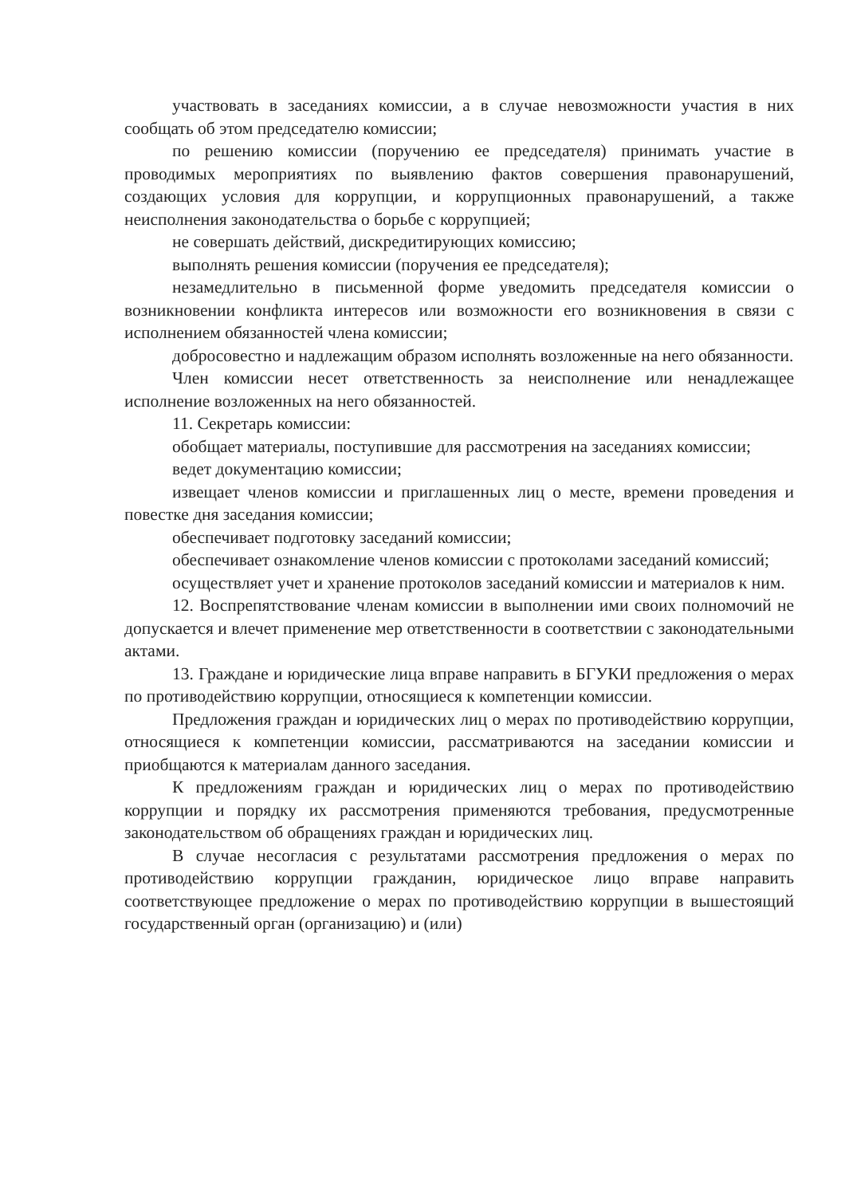участвовать в заседаниях комиссии, а в случае невозможности участия в них сообщать об этом председателю комиссии;
по решению комиссии (поручению ее председателя) принимать участие в проводимых мероприятиях по выявлению фактов совершения правонарушений, создающих условия для коррупции, и коррупционных правонарушений, а также неисполнения законодательства о борьбе с коррупцией;
не совершать действий, дискредитирующих комиссию;
выполнять решения комиссии (поручения ее председателя);
незамедлительно в письменной форме уведомить председателя комиссии о возникновении конфликта интересов или возможности его возникновения в связи с исполнением обязанностей члена комиссии;
добросовестно и надлежащим образом исполнять возложенные на него обязанности.
Член комиссии несет ответственность за неисполнение или ненадлежащее исполнение возложенных на него обязанностей.
11. Секретарь комиссии:
обобщает материалы, поступившие для рассмотрения на заседаниях комиссии;
ведет документацию комиссии;
извещает членов комиссии и приглашенных лиц о месте, времени проведения и повестке дня заседания комиссии;
обеспечивает подготовку заседаний комиссии;
обеспечивает ознакомление членов комиссии с протоколами заседаний комиссий;
осуществляет учет и хранение протоколов заседаний комиссии и материалов к ним.
12. Воспрепятствование членам комиссии в выполнении ими своих полномочий не допускается и влечет применение мер ответственности в соответствии с законодательными актами.
13. Граждане и юридические лица вправе направить в БГУКИ предложения о мерах по противодействию коррупции, относящиеся к компетенции комиссии.
Предложения граждан и юридических лиц о мерах по противодействию коррупции, относящиеся к компетенции комиссии, рассматриваются на заседании комиссии и приобщаются к материалам данного заседания.
К предложениям граждан и юридических лиц о мерах по противодействию коррупции и порядку их рассмотрения применяются требования, предусмотренные законодательством об обращениях граждан и юридических лиц.
В случае несогласия с результатами рассмотрения предложения о мерах по противодействию коррупции гражданин, юридическое лицо вправе направить соответствующее предложение о мерах по противодействию коррупции в вышестоящий государственный орган (организацию) и (или)